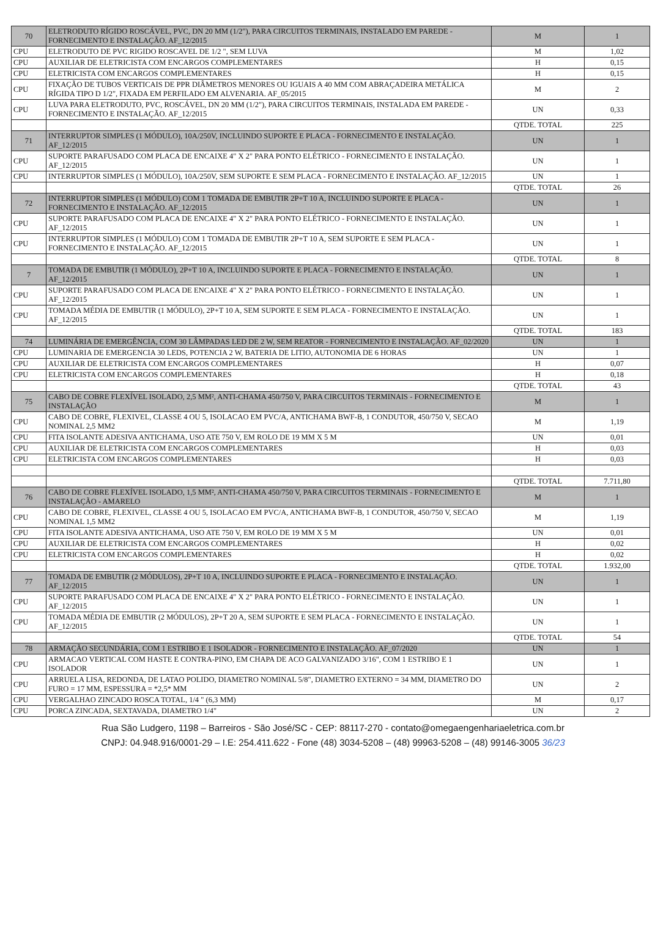| 70 | ELETRODUTO RÍGIDO ROSCÁVEL, PVC, DN 20 MM (1/2"), PARA CIRCUITOS TERMINAIS, INSTALADO EM PAREDE - FORNECIMENTO E INSTALAÇÃO. AF_12/2015 | M | 1 |
| CPU | ELETRODUTO DE PVC RIGIDO ROSCAVEL DE 1/2 ", SEM LUVA | M | 1,02 |
| CPU | AUXILIAR DE ELETRICISTA COM ENCARGOS COMPLEMENTARES | H | 0,15 |
| CPU | ELETRICISTA COM ENCARGOS COMPLEMENTARES | H | 0,15 |
| CPU | FIXAÇÃO DE TUBOS VERTICAIS DE PPR DIÂMETROS MENORES OU IGUAIS A 40 MM COM ABRAÇADEIRA METÁLICA RÍGIDA TIPO D 1/2", FIXADA EM PERFILADO EM ALVENARIA. AF_05/2015 | M | 2 |
| CPU | LUVA PARA ELETRODUTO, PVC, ROSCÁVEL, DN 20 MM (1/2"), PARA CIRCUITOS TERMINAIS, INSTALADA EM PAREDE - FORNECIMENTO E INSTALAÇÃO. AF_12/2015 | UN | 0,33 |
| | | QTDE. TOTAL | 225 |
| 71 | INTERRUPTOR SIMPLES (1 MÓDULO), 10A/250V, INCLUINDO SUPORTE E PLACA - FORNECIMENTO E INSTALAÇÃO. AF_12/2015 | UN | 1 |
| CPU | SUPORTE PARAFUSADO COM PLACA DE ENCAIXE 4" X 2" PARA PONTO ELÉTRICO - FORNECIMENTO E INSTALAÇÃO. AF_12/2015 | UN | 1 |
| CPU | INTERRUPTOR SIMPLES (1 MÓDULO), 10A/250V, SEM SUPORTE E SEM PLACA - FORNECIMENTO E INSTALAÇÃO. AF_12/2015 | UN | 1 |
| | | QTDE. TOTAL | 26 |
| 72 | INTERRUPTOR SIMPLES (1 MÓDULO) COM 1 TOMADA DE EMBUTIR 2P+T 10 A, INCLUINDO SUPORTE E PLACA - FORNECIMENTO E INSTALAÇÃO. AF_12/2015 | UN | 1 |
| CPU | SUPORTE PARAFUSADO COM PLACA DE ENCAIXE 4" X 2" PARA PONTO ELÉTRICO - FORNECIMENTO E INSTALAÇÃO. AF_12/2015 | UN | 1 |
| CPU | INTERRUPTOR SIMPLES (1 MÓDULO) COM 1 TOMADA DE EMBUTIR 2P+T 10 A, SEM SUPORTE E SEM PLACA - FORNECIMENTO E INSTALAÇÃO. AF_12/2015 | UN | 1 |
| | | QTDE. TOTAL | 8 |
| 7 | TOMADA DE EMBUTIR (1 MÓDULO), 2P+T 10 A, INCLUINDO SUPORTE E PLACA - FORNECIMENTO E INSTALAÇÃO. AF_12/2015 | UN | 1 |
| CPU | SUPORTE PARAFUSADO COM PLACA DE ENCAIXE 4" X 2" PARA PONTO ELÉTRICO - FORNECIMENTO E INSTALAÇÃO. AF_12/2015 | UN | 1 |
| CPU | TOMADA MÉDIA DE EMBUTIR (1 MÓDULO), 2P+T 10 A, SEM SUPORTE E SEM PLACA - FORNECIMENTO E INSTALAÇÃO. AF_12/2015 | UN | 1 |
| | | QTDE. TOTAL | 183 |
| 74 | LUMINÁRIA DE EMERGÊNCIA, COM 30 LÂMPADAS LED DE 2 W, SEM REATOR - FORNECIMENTO E INSTALAÇÃO. AF_02/2020 | UN | 1 |
| CPU | LUMINARIA DE EMERGENCIA 30 LEDS, POTENCIA 2 W, BATERIA DE LITIO, AUTONOMIA DE 6 HORAS | UN | 1 |
| CPU | AUXILIAR DE ELETRICISTA COM ENCARGOS COMPLEMENTARES | H | 0,07 |
| CPU | ELETRICISTA COM ENCARGOS COMPLEMENTARES | H | 0,18 |
| | | QTDE. TOTAL | 43 |
| 75 | CABO DE COBRE FLEXÍVEL ISOLADO, 2,5 MM², ANTI-CHAMA 450/750 V, PARA CIRCUITOS TERMINAIS - FORNECIMENTO E INSTALAÇÃO | M | 1 |
| CPU | CABO DE COBRE, FLEXIVEL, CLASSE 4 OU 5, ISOLACAO EM PVC/A, ANTICHAMA BWF-B, 1 CONDUTOR, 450/750 V, SECAO NOMINAL 2,5 MM2 | M | 1,19 |
| CPU | FITA ISOLANTE ADESIVA ANTICHAMA, USO ATE 750 V, EM ROLO DE 19 MM X 5 M | UN | 0,01 |
| CPU | AUXILIAR DE ELETRICISTA COM ENCARGOS COMPLEMENTARES | H | 0,03 |
| CPU | ELETRICISTA COM ENCARGOS COMPLEMENTARES | H | 0,03 |
| | | QTDE. TOTAL | 7.711,80 |
| 76 | CABO DE COBRE FLEXÍVEL ISOLADO, 1,5 MM², ANTI-CHAMA 450/750 V, PARA CIRCUITOS TERMINAIS - FORNECIMENTO E INSTALAÇÃO - AMARELO | M | 1 |
| CPU | CABO DE COBRE, FLEXIVEL, CLASSE 4 OU 5, ISOLACAO EM PVC/A, ANTICHAMA BWF-B, 1 CONDUTOR, 450/750 V, SECAO NOMINAL 1,5 MM2 | M | 1,19 |
| CPU | FITA ISOLANTE ADESIVA ANTICHAMA, USO ATE 750 V, EM ROLO DE 19 MM X 5 M | UN | 0,01 |
| CPU | AUXILIAR DE ELETRICISTA COM ENCARGOS COMPLEMENTARES | H | 0,02 |
| CPU | ELETRICISTA COM ENCARGOS COMPLEMENTARES | H | 0,02 |
| | | QTDE. TOTAL | 1.932,00 |
| 77 | TOMADA DE EMBUTIR (2 MÓDULOS), 2P+T 10 A, INCLUINDO SUPORTE E PLACA - FORNECIMENTO E INSTALAÇÃO. AF_12/2015 | UN | 1 |
| CPU | SUPORTE PARAFUSADO COM PLACA DE ENCAIXE 4" X 2" PARA PONTO ELÉTRICO - FORNECIMENTO E INSTALAÇÃO. AF_12/2015 | UN | 1 |
| CPU | TOMADA MÉDIA DE EMBUTIR (2 MÓDULOS), 2P+T 20 A, SEM SUPORTE E SEM PLACA - FORNECIMENTO E INSTALAÇÃO. AF_12/2015 | UN | 1 |
| | | QTDE. TOTAL | 54 |
| 78 | ARMAÇÃO SECUNDÁRIA, COM 1 ESTRIBO E 1 ISOLADOR - FORNECIMENTO E INSTALAÇÃO. AF_07/2020 | UN | 1 |
| CPU | ARMACAO VERTICAL COM HASTE E CONTRA-PINO, EM CHAPA DE ACO GALVANIZADO 3/16", COM 1 ESTRIBO E 1 ISOLADOR | UN | 1 |
| CPU | ARRUELA LISA, REDONDA, DE LATAO POLIDO, DIAMETRO NOMINAL 5/8", DIAMETRO EXTERNO = 34 MM, DIAMETRO DO FURO = 17 MM, ESPESSURA = *2,5* MM | UN | 2 |
| CPU | VERGALHAO ZINCADO ROSCA TOTAL, 1/4 " (6,3 MM) | M | 0,17 |
| CPU | PORCA ZINCADA, SEXTAVADA, DIAMETRO 1/4" | UN | 2 |
Rua São Ludgero, 1198 – Barreiros - São José/SC - CEP: 88117-270 - contato@omegaengenhariaeletrica.com.br
CNPJ: 04.948.916/0001-29 – I.E: 254.411.622 - Fone (48) 3034-5208 – (48) 99963-5208 – (48) 99146-3005 36/23